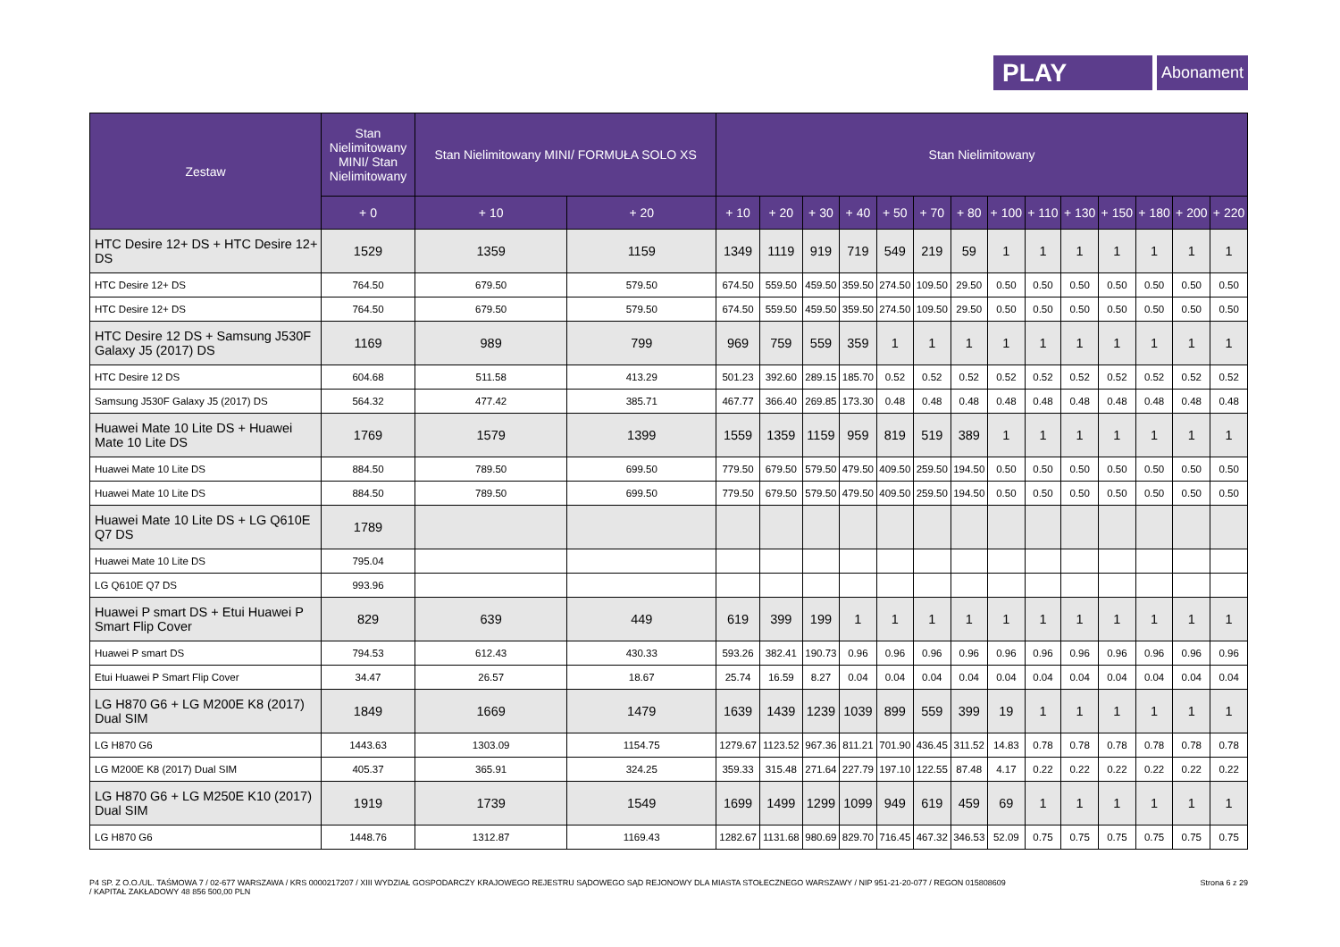PLAY
Abonament
| Zestaw | Stan Nielimitowany MINI/ Stan Nielimitowany | Stan Nielimitowany MINI/ FORMUŁA SOLO XS | | Stan Nielimitowany | | | | | | | | | | | | | |
| --- | --- | --- | --- | --- | --- | --- | --- | --- | --- | --- | --- | --- | --- | --- | --- | --- | --- |
| | + 0 | + 10 | + 20 | + 10 | + 20 | + 30 | + 40 | + 50 | + 70 | + 80 | + 100 | + 110 | + 130 | + 150 | + 180 | + 200 | + 220 |
| HTC Desire 12+ DS + HTC Desire 12+ DS | 1529 | 1359 | 1159 | 1349 | 1119 | 919 | 719 | 549 | 219 | 59 | 1 | 1 | 1 | 1 | 1 | 1 | 1 |
| HTC Desire 12+ DS | 764.50 | 679.50 | 579.50 | 674.50 | 559.50 | 459.50 | 359.50 | 274.50 | 109.50 | 29.50 | 0.50 | 0.50 | 0.50 | 0.50 | 0.50 | 0.50 | 0.50 |
| HTC Desire 12+ DS | 764.50 | 679.50 | 579.50 | 674.50 | 559.50 | 459.50 | 359.50 | 274.50 | 109.50 | 29.50 | 0.50 | 0.50 | 0.50 | 0.50 | 0.50 | 0.50 | 0.50 |
| HTC Desire 12 DS + Samsung J530F Galaxy J5 (2017) DS | 1169 | 989 | 799 | 969 | 759 | 559 | 359 | 1 | 1 | 1 | 1 | 1 | 1 | 1 | 1 | 1 | 1 |
| HTC Desire 12 DS | 604.68 | 511.58 | 413.29 | 501.23 | 392.60 | 289.15 | 185.70 | 0.52 | 0.52 | 0.52 | 0.52 | 0.52 | 0.52 | 0.52 | 0.52 | 0.52 | 0.52 |
| Samsung J530F Galaxy J5 (2017) DS | 564.32 | 477.42 | 385.71 | 467.77 | 366.40 | 269.85 | 173.30 | 0.48 | 0.48 | 0.48 | 0.48 | 0.48 | 0.48 | 0.48 | 0.48 | 0.48 | 0.48 |
| Huawei Mate 10 Lite DS + Huawei Mate 10 Lite DS | 1769 | 1579 | 1399 | 1559 | 1359 | 1159 | 959 | 819 | 519 | 389 | 1 | 1 | 1 | 1 | 1 | 1 | 1 |
| Huawei Mate 10 Lite DS | 884.50 | 789.50 | 699.50 | 779.50 | 679.50 | 579.50 | 479.50 | 409.50 | 259.50 | 194.50 | 0.50 | 0.50 | 0.50 | 0.50 | 0.50 | 0.50 | 0.50 |
| Huawei Mate 10 Lite DS | 884.50 | 789.50 | 699.50 | 779.50 | 679.50 | 579.50 | 479.50 | 409.50 | 259.50 | 194.50 | 0.50 | 0.50 | 0.50 | 0.50 | 0.50 | 0.50 | 0.50 |
| Huawei Mate 10 Lite DS + LG Q610E Q7 DS | 1789 | | | | | | | | | | | | | | | | |
| Huawei Mate 10 Lite DS | 795.04 | | | | | | | | | | | | | | | | |
| LG Q610E Q7 DS | 993.96 | | | | | | | | | | | | | | | | |
| Huawei P smart DS + Etui Huawei P Smart Flip Cover | 829 | 639 | 449 | 619 | 399 | 199 | 1 | 1 | 1 | 1 | 1 | 1 | 1 | 1 | 1 | 1 | 1 |
| Huawei P smart DS | 794.53 | 612.43 | 430.33 | 593.26 | 382.41 | 190.73 | 0.96 | 0.96 | 0.96 | 0.96 | 0.96 | 0.96 | 0.96 | 0.96 | 0.96 | 0.96 | 0.96 |
| Etui Huawei P Smart Flip Cover | 34.47 | 26.57 | 18.67 | 25.74 | 16.59 | 8.27 | 0.04 | 0.04 | 0.04 | 0.04 | 0.04 | 0.04 | 0.04 | 0.04 | 0.04 | 0.04 | 0.04 |
| LG H870 G6 + LG M200E K8 (2017) Dual SIM | 1849 | 1669 | 1479 | 1639 | 1439 | 1239 | 1039 | 899 | 559 | 399 | 19 | 1 | 1 | 1 | 1 | 1 | 1 |
| LG H870 G6 | 1443.63 | 1303.09 | 1154.75 | 1279.67 | 1123.52 | 967.36 | 811.21 | 701.90 | 436.45 | 311.52 | 14.83 | 0.78 | 0.78 | 0.78 | 0.78 | 0.78 | 0.78 |
| LG M200E K8 (2017) Dual SIM | 405.37 | 365.91 | 324.25 | 359.33 | 315.48 | 271.64 | 227.79 | 197.10 | 122.55 | 87.48 | 4.17 | 0.22 | 0.22 | 0.22 | 0.22 | 0.22 | 0.22 |
| LG H870 G6 + LG M250E K10 (2017) Dual SIM | 1919 | 1739 | 1549 | 1699 | 1499 | 1299 | 1099 | 949 | 619 | 459 | 69 | 1 | 1 | 1 | 1 | 1 | 1 |
| LG H870 G6 | 1448.76 | 1312.87 | 1169.43 | 1282.67 | 1131.68 | 980.69 | 829.70 | 716.45 | 467.32 | 346.53 | 52.09 | 0.75 | 0.75 | 0.75 | 0.75 | 0.75 | 0.75 |
P4 SP. Z O.O./UL. TAŚMOWA 7 / 02-677 WARSZAWA / KRS 0000217207 / XIII WYDZIAŁ GOSPODARCZY KRAJOWEGO REJESTRU SĄDOWEGO SĄD REJONOWY DLA MIASTA STOŁECZNEGO WARSZAWY / NIP 951-21-20-077 / REGON 015808609
/ KAPITAŁ ZAKŁADOWY 48 856 500,00 PLN
Strona 6 z 29